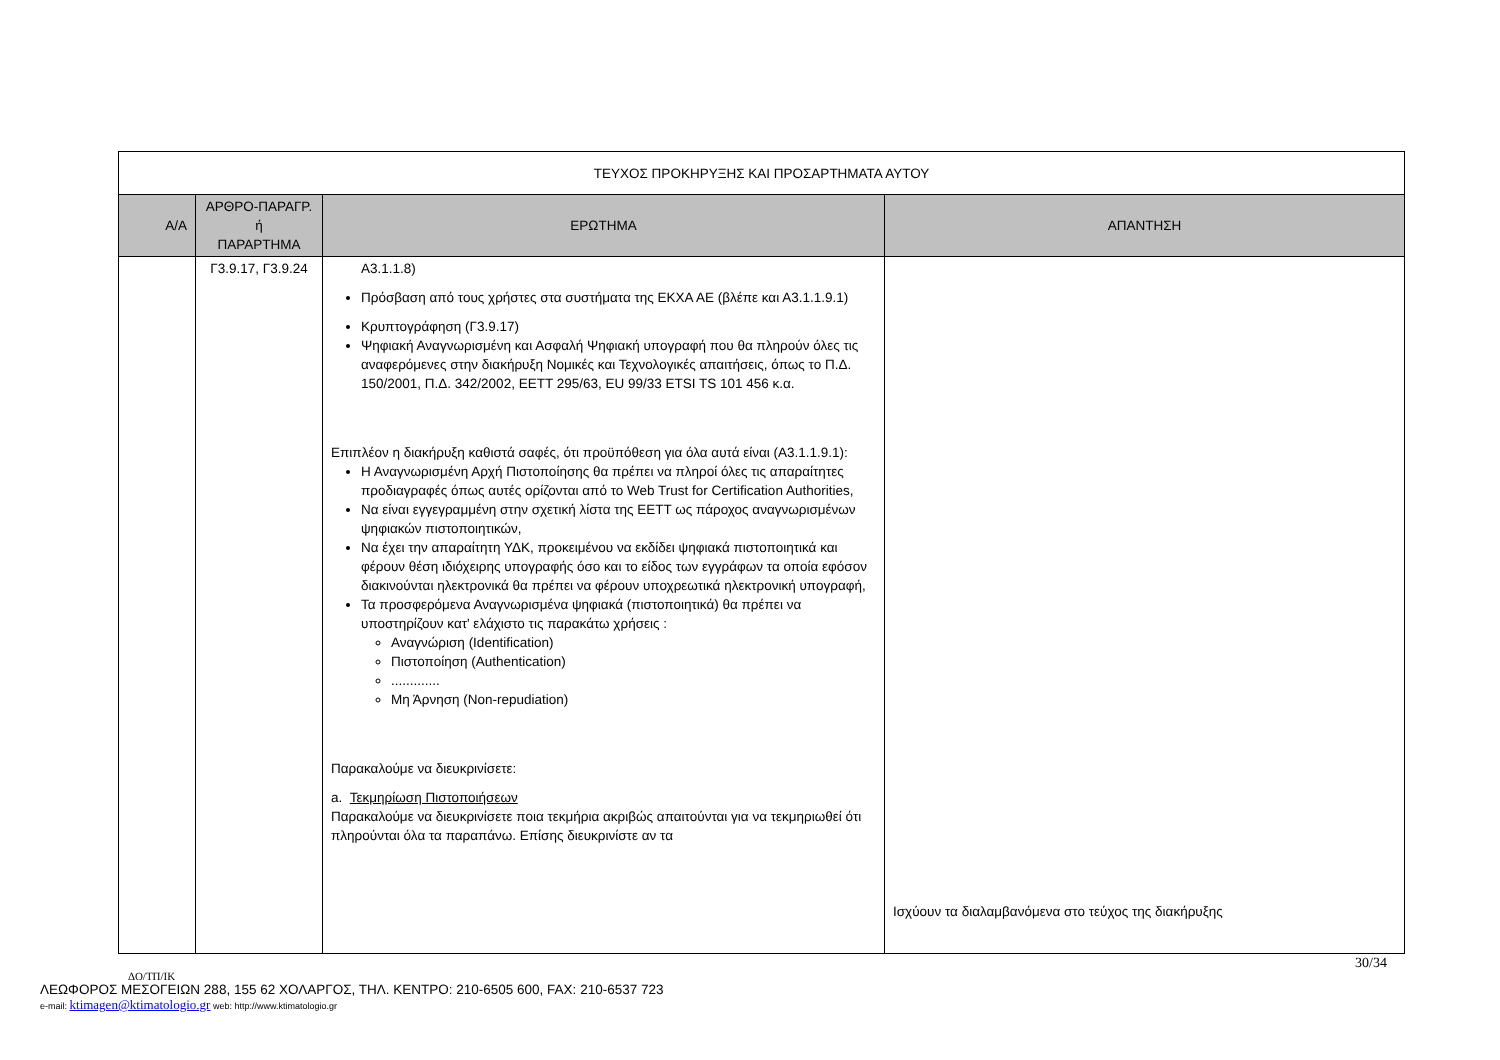| ΤΕΥΧΟΣ ΠΡΟΚΗΡΥΞΗΣ ΚΑΙ ΠΡΟΣΑΡΤΗΜΑΤΑ ΑΥΤΟΥ | | | |
| Α/Α | ΑΡΘΡΟ-ΠΑΡΑΓΡ. ή ΠΑΡΑΡΤΗΜΑ | ΕΡΩΤΗΜΑ | ΑΠΑΝΤΗΣΗ |
| | Γ3.9.17, Γ3.9.24 | Α3.1.1.8) Πρόσβαση από τους χρήστες στα συστήματα της ΕΚΧΑ ΑΕ (βλέπε και Α3.1.1.9.1) Κρυπτογράφηση (Γ3.9.17) Ψηφιακή Αναγνωρισμένη και Ασφαλή Ψηφιακή υπογραφή που θα πληρούν όλες τις αναφερόμενες στην διακήρυξη Νομικές και Τεχνολογικές απαιτήσεις, όπως το Π.Δ. 150/2001, Π.Δ. 342/2002, ΕΕΤΤ 295/63, EU 99/33 ETSI TS 101 456 κ.α. Επιπλέον η διακήρυξη καθιστά σαφές, ότι προϋπόθεση για όλα αυτά είναι (Α3.1.1.9.1): Η Αναγνωρισμένη Αρχή Πιστοποίησης θα πρέπει να πληροί όλες τις απαραίτητες προδιαγραφές όπως αυτές ορίζονται από το Web Trust for Certification Authorities, Να είναι εγγεγραμμένη στην σχετική λίστα της ΕΕΤΤ ως πάροχος αναγνωρισμένων ψηφιακών πιστοποιητικών, Να έχει την απαραίτητη ΥΔΚ, προκειμένου να εκδίδει ψηφιακά πιστοποιητικά και φέρουν θέση ιδιόχειρης υπογραφής όσο και το είδος των εγγράφων τα οποία εφόσον διακινούνται ηλεκτρονικά θα πρέπει να φέρουν υποχρεωτικά ηλεκτρονική υπογραφή, Τα προσφερόμενα Αναγνωρισμένα ψηφιακά (πιστοποιητικά) θα πρέπει να υποστηρίζουν κατ' ελάχιστο τις παρακάτω χρήσεις : Αναγνώριση (Identification) Πιστοποίηση (Authentication) ............. Μη Άρνηση (Non-repudiation) Παρακαλούμε να διευκρινίσετε: a. Τεκμηρίωση Πιστοποιήσεων Παρακαλούμε να διευκρινίσετε ποια τεκμήρια ακριβώς απαιτούνται για να τεκμηριωθεί ότι πληρούνται όλα τα παραπάνω. Επίσης διευκρινίστε αν τα | Ισχύουν τα διαλαμβανόμενα στο τεύχος της διακήρυξης |
30/34
ΔΟ/ΤΠ/ΙΚ
ΛΕΩΦΟΡΟΣ ΜΕΣΟΓΕΙΩΝ 288, 155 62 ΧΟΛΑΡΓΟΣ, ΤΗΛ. ΚΕΝΤΡΟ: 210-6505 600, FAX: 210-6537 723
e-mail: ktimagen@ktimatologio.gr web: http://www.ktimatologio.gr